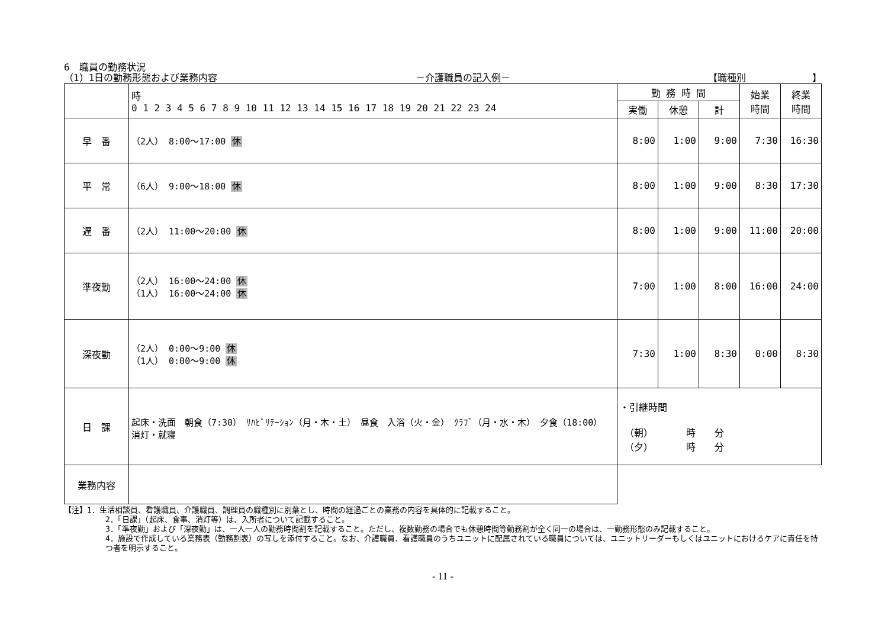6　職員の勤務状況
（1）1日の勤務形態および業務内容 －介護職員の記入例－ 【職種別　　　　　　　】
| | 時 0 1 2 3 4 5 6 7 8 9 10 11 12 13 14 15 16 17 18 19 20 21 22 23 24 | 勤 務 時 間 | | | 始業 時間 | 終業 時間 |
| --- | --- | --- | --- | --- | --- | --- |
| | | 実働 | 休憩 | 計 | | |
| 早 番 | （2人） 8:00〜17:00 休 | 8:00 | 1:00 | 9:00 | 7:30 | 16:30 |
| 平 常 | （6人） 9:00〜18:00 休 | 8:00 | 1:00 | 9:00 | 8:30 | 17:30 |
| 遅 番 | （2人） 11:00〜20:00 休 | 8:00 | 1:00 | 9:00 | 11:00 | 20:00 |
| 準夜勤 | （2人） 16:00〜24:00 休 （1人） 16:00〜24:00 休 | 7:00 | 1:00 | 8:00 | 16:00 | 24:00 |
| 深夜勤 | （2人） 0:00〜9:00 休 （1人） 0:00〜9:00 休 | 7:30 | 1:00 | 8:30 | 0:00 | 8:30 |
| 日 課 | 起床・洗面 朝食（7:30） ﾘﾊﾋﾞﾘﾃｰｼｮﾝ（月・木・土） 昼食 入浴（火・金） ｸﾗﾌﾞ（月・水・木） 夕食（18:00） 消灯・就寝 | ・引継時間 （朝） 時 分 （夕） 時 分 | | | | |
| 業務内容 | | | | | | |
【注】1．生活相談員、看護職員、介護職員、調理員の職種別に別葉とし、時間の経過ごとの業務の内容を具体的に記載すること。
2．「日課」（起床、食事、消灯等）は、入所者について記載すること。
3．「準夜勤」および「深夜勤」は、一人一人の勤務時間割を記載すること。ただし、複数勤務の場合でも休憩時間等勤務割が全く同一の場合は、一勤務形態のみ記載すること。
4．施設で作成している業務表（勤務割表）の写しを添付すること。なお、介護職員、看護職員のうちユニットに配属されている職員については、ユニットリーダーもしくはユニットにおけるケアに責任を持つ者を明示すること。
- 11 -